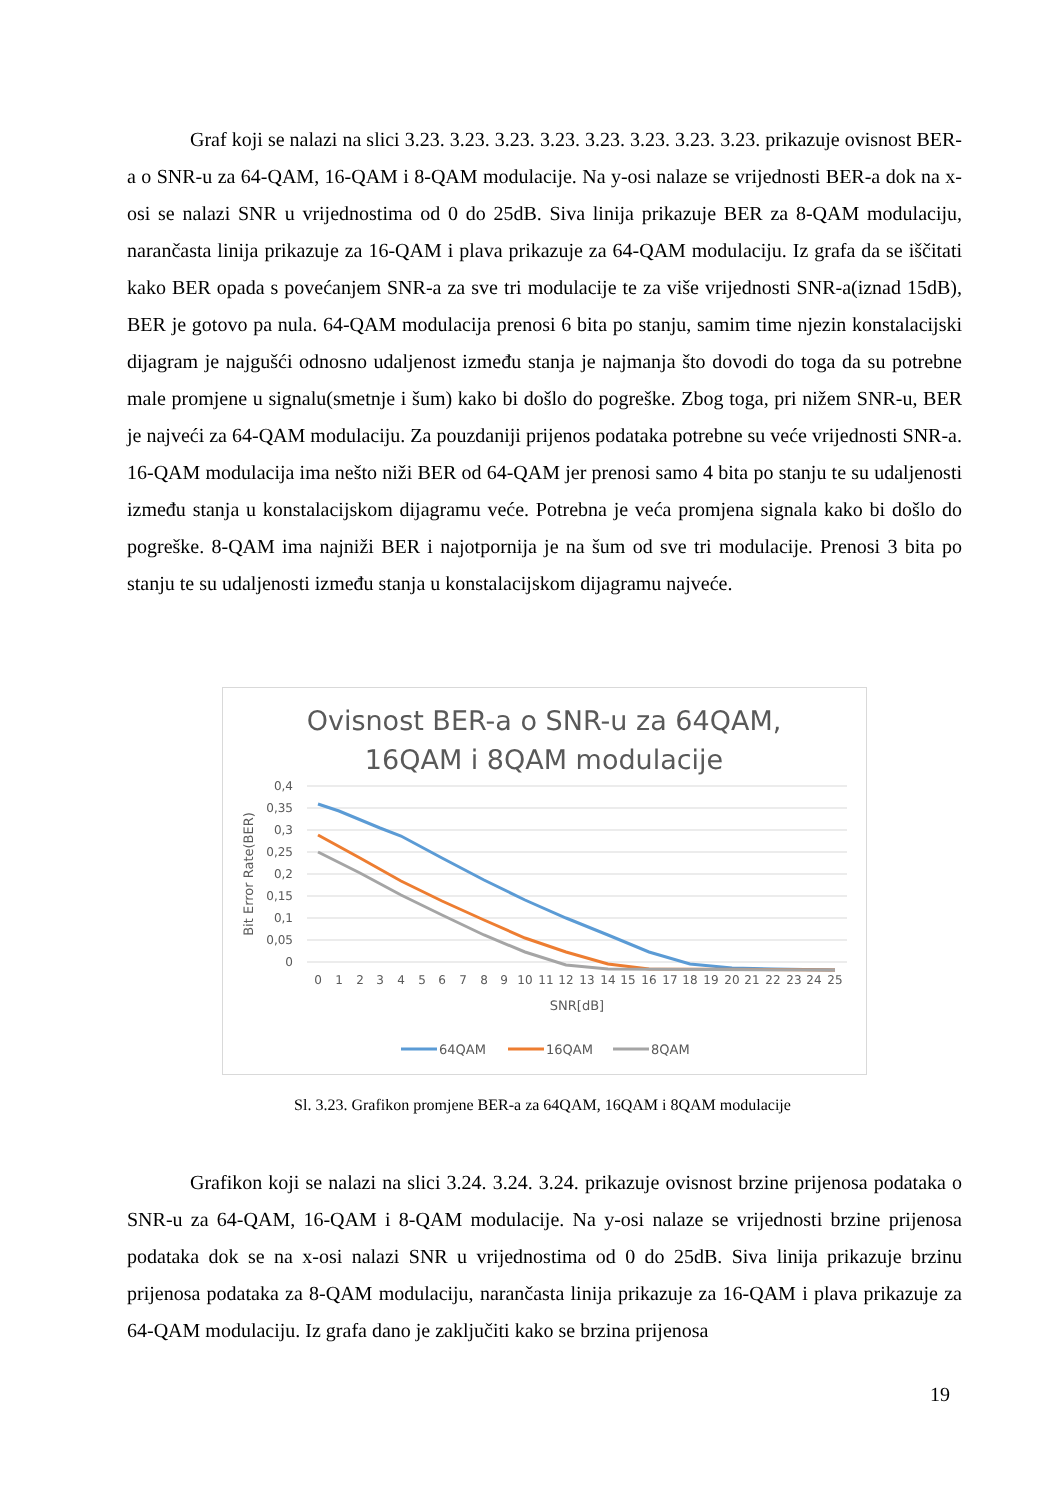Graf koji se nalazi na slici 3.23. 3.23. 3.23. 3.23. 3.23. 3.23. 3.23. 3.23. prikazuje ovisnost BER-a o SNR-u za 64-QAM, 16-QAM i 8-QAM modulacije. Na y-osi nalaze se vrijednosti BER-a dok na x-osi se nalazi SNR u vrijednostima od 0 do 25dB. Siva linija prikazuje BER za 8-QAM modulaciju, narančasta linija prikazuje za 16-QAM i plava prikazuje za 64-QAM modulaciju. Iz grafa da se iščitati kako BER opada s povećanjem SNR-a za sve tri modulacije te za više vrijednosti SNR-a(iznad 15dB), BER je gotovo pa nula. 64-QAM modulacija prenosi 6 bita po stanju, samim time njezin konstalacijski dijagram je najgušći odnosno udaljenost između stanja je najmanja što dovodi do toga da su potrebne male promjene u signalu(smetnje i šum) kako bi došlo do pogreške. Zbog toga, pri nižem SNR-u, BER je najveći za 64-QAM modulaciju. Za pouzdaniji prijenos podataka potrebne su veće vrijednosti SNR-a. 16-QAM modulacija ima nešto niži BER od 64-QAM jer prenosi samo 4 bita po stanju te su udaljenosti između stanja u konstalacijskom dijagramu veće. Potrebna je veća promjena signala kako bi došlo do pogreške. 8-QAM ima najniži BER i najotpornija je na šum od sve tri modulacije. Prenosi 3 bita po stanju te su udaljenosti između stanja u konstalacijskom dijagramu najveće.
Ovisnost BER-a o SNR-u za 64QAM,
16QAM i 8QAM modulacije
0,4
0,35
0,3
0,25
0,2
0,15
0,1
0,05
0
Bit Error Rate(BER)
0
1
2
3
4
5
6
7
8
9
10
11
12
13
14
15
16
17
18
19
20
21
22
23
24
25
SNR[dB]
64QAM
16QAM
8QAM
Sl. 3.23. Grafikon promjene BER-a za 64QAM, 16QAM i 8QAM modulacije
Grafikon koji se nalazi na slici 3.24. 3.24. 3.24. prikazuje ovisnost brzine prijenosa podataka o SNR-u za 64-QAM, 16-QAM i 8-QAM modulacije. Na y-osi nalaze se vrijednosti brzine prijenosa podataka dok se na x-osi nalazi SNR u vrijednostima od 0 do 25dB. Siva linija prikazuje brzinu prijenosa podataka za 8-QAM modulaciju, narančasta linija prikazuje za 16-QAM i plava prikazuje za 64-QAM modulaciju. Iz grafa dano je zaključiti kako se brzina prijenosa
19